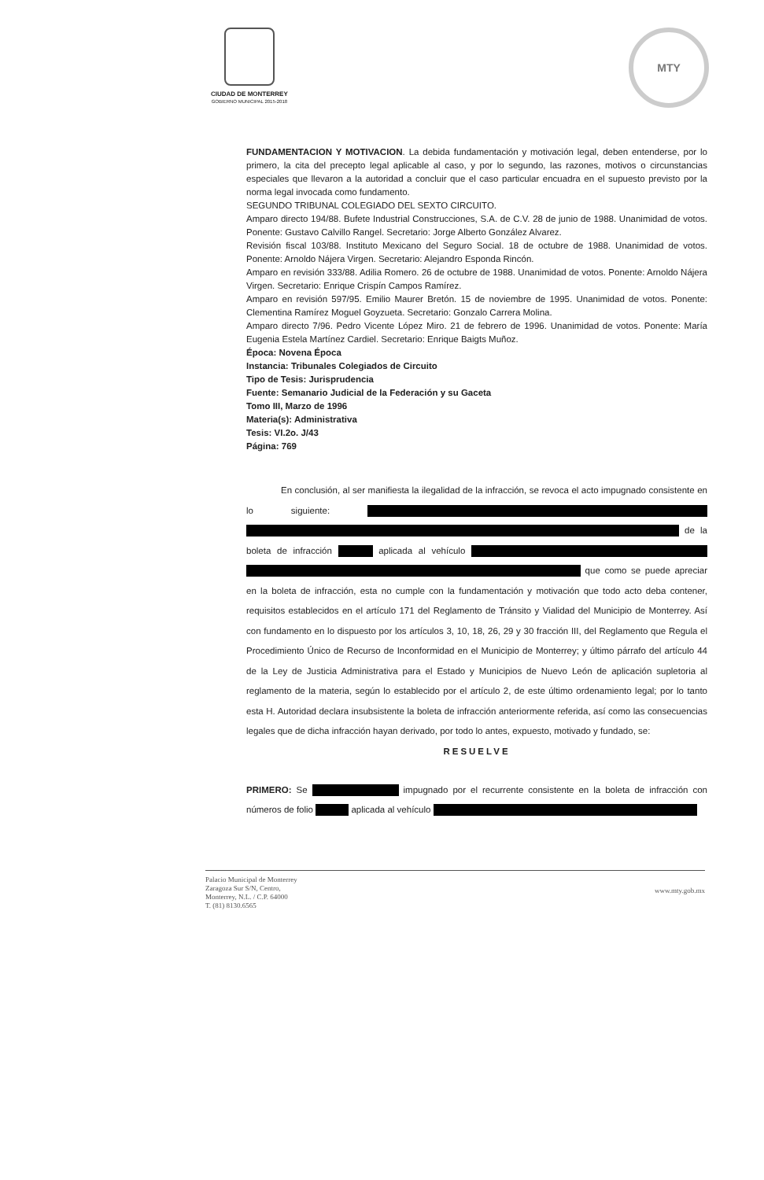CIUDAD DE MONTERREY
GOBIERNO MUNICIPAL 2015-2018
MTY
FUNDAMENTACION Y MOTIVACION. La debida fundamentación y motivación legal, deben entenderse, por lo primero, la cita del precepto legal aplicable al caso, y por lo segundo, las razones, motivos o circunstancias especiales que llevaron a la autoridad a concluir que el caso particular encuadra en el supuesto previsto por la norma legal invocada como fundamento.
SEGUNDO TRIBUNAL COLEGIADO DEL SEXTO CIRCUITO.
Amparo directo 194/88. Bufete Industrial Construcciones, S.A. de C.V. 28 de junio de 1988. Unanimidad de votos. Ponente: Gustavo Calvillo Rangel. Secretario: Jorge Alberto González Alvarez.
Revisión fiscal 103/88. Instituto Mexicano del Seguro Social. 18 de octubre de 1988. Unanimidad de votos. Ponente: Arnoldo Nájera Virgen. Secretario: Alejandro Esponda Rincón.
Amparo en revisión 333/88. Adilia Romero. 26 de octubre de 1988. Unanimidad de votos. Ponente: Arnoldo Nájera Virgen. Secretario: Enrique Crispín Campos Ramírez.
Amparo en revisión 597/95. Emilio Maurer Bretón. 15 de noviembre de 1995. Unanimidad de votos. Ponente: Clementina Ramírez Moguel Goyzueta. Secretario: Gonzalo Carrera Molina.
Amparo directo 7/96. Pedro Vicente López Miro. 21 de febrero de 1996. Unanimidad de votos. Ponente: María Eugenia Estela Martínez Cardiel. Secretario: Enrique Baigts Muñoz.
Época: Novena Época
Instancia: Tribunales Colegiados de Circuito
Tipo de Tesis: Jurisprudencia
Fuente: Semanario Judicial de la Federación y su Gaceta
Tomo III, Marzo de 1996
Materia(s): Administrativa
Tesis: VI.2o. J/43
Página: 769
En conclusión, al ser manifiesta la ilegalidad de la infracción, se revoca el acto impugnado consistente en lo siguiente: de la boleta de infracción aplicada al vehículo que como se puede apreciar en la boleta de infracción, esta no cumple con la fundamentación y motivación que todo acto deba contener, requisitos establecidos en el artículo 171 del Reglamento de Tránsito y Vialidad del Municipio de Monterrey. Así con fundamento en lo dispuesto por los artículos 3, 10, 18, 26, 29 y 30 fracción III, del Reglamento que Regula el Procedimiento Único de Recurso de Inconformidad en el Municipio de Monterrey; y último párrafo del artículo 44 de la Ley de Justicia Administrativa para el Estado y Municipios de Nuevo León de aplicación supletoria al reglamento de la materia, según lo establecido por el artículo 2, de este último ordenamiento legal; por lo tanto esta H. Autoridad declara insubsistente la boleta de infracción anteriormente referida, así como las consecuencias legales que de dicha infracción hayan derivado, por todo lo antes, expuesto, motivado y fundado, se:
RESUELVE
PRIMERO: Se impugnado por el recurrente consistente en la boleta de infracción con números de folio aplicada al vehículo
Palacio Municipal de Monterrey
Zaragoza Sur S/N, Centro,
Monterrey, N.L. / C.P. 64000
T. (81) 8130.6565
www.mty.gob.mx